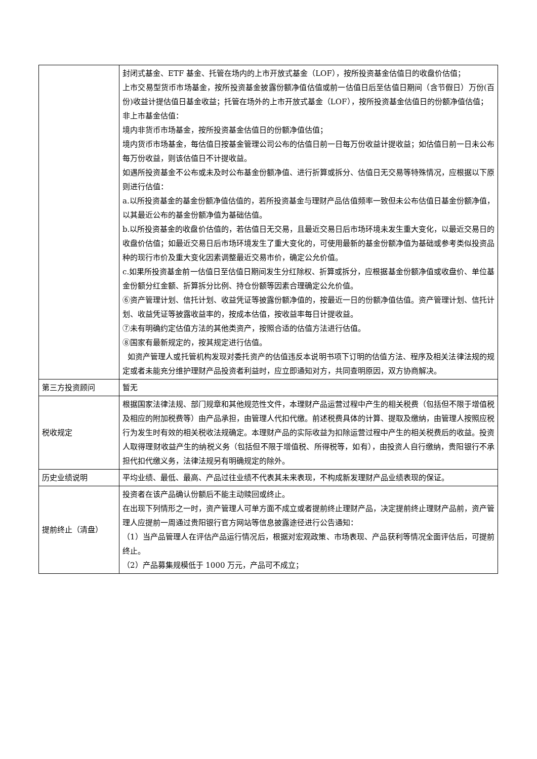| | 封闭式基金、ETF 基金、托管在场内的上市开放式基金（LOF），按所投资基金估值日的收盘价估值； 上市交易型货币市场基金，按所投资基金披露份额净值估值或前一估值日后至估值日期间（含节假日）万份(百份)收益计提估值日基金收益；托管在场外的上市开放式基金（LOF），按所投资基金估值日的份额净值估值； 非上市基金估值： 境内非货币市场基金，按所投资基金估值日的份额净值估值； 境内货币市场基金，每估值日按基金管理公司公布的估值日前一日每万份收益计提收益；如估值日前一日未公布每万份收益，则该估值日不计提收益。 如遇所投资基金不公布或未及时公布基金份额净值、进行折算或拆分、估值日无交易等特殊情况，应根据以下原则进行估值： a.以所投资基金的基金份额净值估值的，若所投资基金与理财产品估值频率一致但未公布估值日基金份额净值，以其最近公布的基金份额净值为基础估值。 b.以所投资基金的收盘价估值的，若估值日无交易，且最近交易日后市场环境未发生重大变化，以最近交易日的收盘价估值；如最近交易日后市场环境发生了重大变化的，可使用最新的基金份额净值为基础或参考类似投资品种的现行市价及重大变化因素调整最近交易市价，确定公允价值。 c.如果所投资基金前一估值日至估值日期间发生分红除权、折算或拆分，应根据基金份额净值或收盘价、单位基金份额分红金额、折算拆分比例、持仓份额等因素合理确定公允价值。 ⑥资产管理计划、信托计划、收益凭证等披露份额净值的，按最近一日的份额净值估值。资产管理计划、信托计划、收益凭证等披露收益率的，按成本估值，按收益率每日计提收益。 ⑦未有明确约定估值方法的其他类资产，按照合适的估值方法进行估值。 ⑧国家有最新规定的，按其规定进行估值。 如资产管理人或托管机构发现对委托资产的估值违反本说明书项下订明的估值方法、程序及相关法律法规的规定或者未能充分维护理财产品投资者利益时，应立即通知对方，共同查明原因，双方协商解决。 |
| 第三方投资顾问 | 暂无 |
| 税收规定 | 根据国家法律法规、部门规章和其他规范性文件，本理财产品运营过程中产生的相关税费（包括但不限于增值税及相应的附加税费等）由产品承担，由管理人代扣代缴。前述税费具体的计算、提取及缴纳，由管理人按照应税行为发生时有效的相关税收法规确定。本理财产品的实际收益为扣除运营过程中产生的相关税费后的收益。投资人取得理财收益产生的纳税义务（包括但不限于增值税、所得税等，如有），由投资人自行缴纳，贵阳银行不承担代扣代缴义务，法律法规另有明确规定的除外。 |
| 历史业绩说明 | 平均业绩、最低、最高、产品过往业绩不代表其未来表现，不构成新发理财产品业绩表现的保证。 |
| 提前终止（清盘） | 投资者在该产品确认份额后不能主动赎回或终止。 在出现下列情形之一时，资产管理人可单方面不成立或者提前终止理财产品，决定提前终止理财产品前，资产管理人应提前一周通过贵阳银行官方网站等信息披露途径进行公告通知： （1）当产品管理人在评估产品运行情况后，根据对宏观政策、市场表现、产品获利等情况全面评估后，可提前终止。 （2）产品募集规模低于 1000 万元，产品可不成立； |